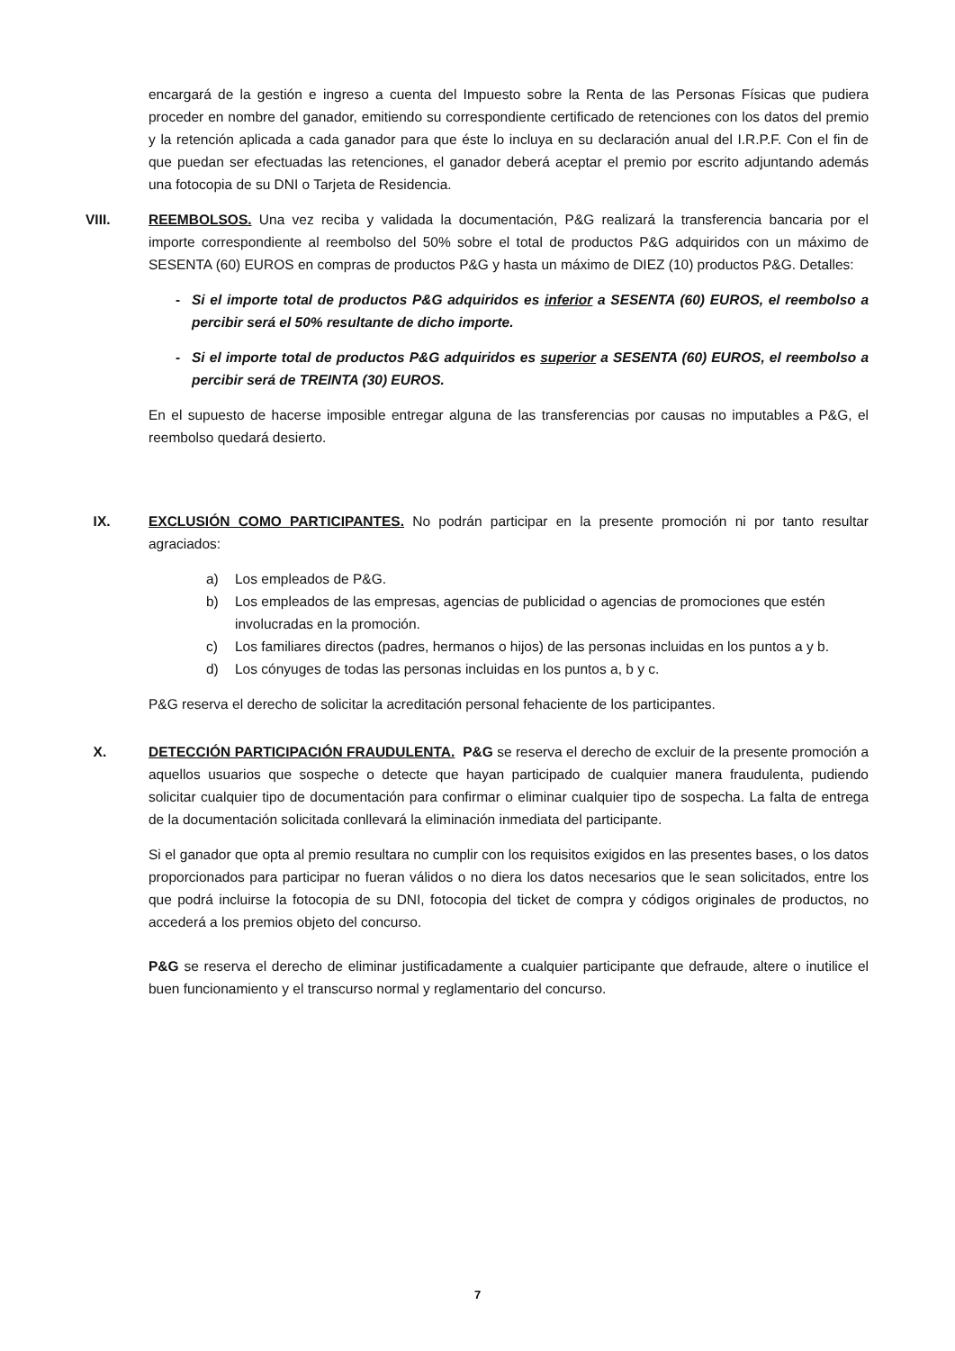encargará de la gestión e ingreso a cuenta del Impuesto sobre la Renta de las Personas Físicas que pudiera proceder en nombre del ganador, emitiendo su correspondiente certificado de retenciones con los datos del premio y la retención aplicada a cada ganador para que éste lo incluya en su declaración anual del I.R.P.F. Con el fin de que puedan ser efectuadas las retenciones, el ganador deberá aceptar el premio por escrito adjuntando además una fotocopia de su DNI o Tarjeta de Residencia.
VIII. REEMBOLSOS. Una vez reciba y validada la documentación, P&G realizará la transferencia bancaria por el importe correspondiente al reembolso del 50% sobre el total de productos P&G adquiridos con un máximo de SESENTA (60) EUROS en compras de productos P&G y hasta un máximo de DIEZ (10) productos P&G. Detalles:
- Si el importe total de productos P&G adquiridos es inferior a SESENTA (60) EUROS, el reembolso a percibir será el 50% resultante de dicho importe.
- Si el importe total de productos P&G adquiridos es superior a SESENTA (60) EUROS, el reembolso a percibir será de TREINTA (30) EUROS.
En el supuesto de hacerse imposible entregar alguna de las transferencias por causas no imputables a P&G, el reembolso quedará desierto.
IX. EXCLUSIÓN COMO PARTICIPANTES. No podrán participar en la presente promoción ni por tanto resultar agraciados:
a) Los empleados de P&G.
b) Los empleados de las empresas, agencias de publicidad o agencias de promociones que estén involucradas en la promoción.
c) Los familiares directos (padres, hermanos o hijos) de las personas incluidas en los puntos a y b.
d) Los cónyuges de todas las personas incluidas en los puntos a, b y c.
P&G reserva el derecho de solicitar la acreditación personal fehaciente de los participantes.
X. DETECCIÓN PARTICIPACIÓN FRAUDULENTA. P&G se reserva el derecho de excluir de la presente promoción a aquellos usuarios que sospeche o detecte que hayan participado de cualquier manera fraudulenta, pudiendo solicitar cualquier tipo de documentación para confirmar o eliminar cualquier tipo de sospecha. La falta de entrega de la documentación solicitada conllevará la eliminación inmediata del participante.
Si el ganador que opta al premio resultara no cumplir con los requisitos exigidos en las presentes bases, o los datos proporcionados para participar no fueran válidos o no diera los datos necesarios que le sean solicitados, entre los que podrá incluirse la fotocopia de su DNI, fotocopia del ticket de compra y códigos originales de productos, no accederá a los premios objeto del concurso.
P&G se reserva el derecho de eliminar justificadamente a cualquier participante que defraude, altere o inutilice el buen funcionamiento y el transcurso normal y reglamentario del concurso.
7